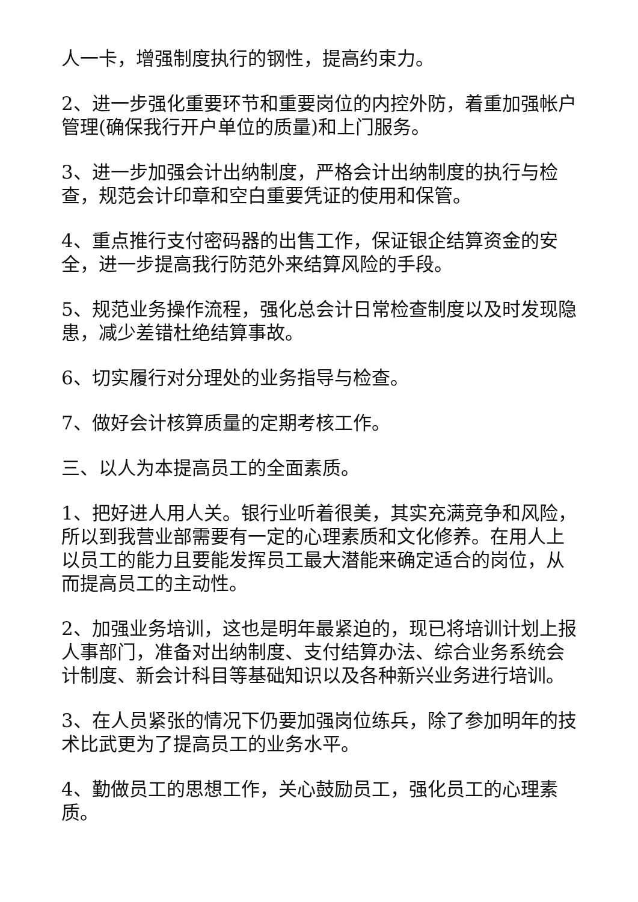人一卡，增强制度执行的钢性，提高约束力。
2、进一步强化重要环节和重要岗位的内控外防，着重加强帐户管理(确保我行开户单位的质量)和上门服务。
3、进一步加强会计出纳制度，严格会计出纳制度的执行与检查，规范会计印章和空白重要凭证的使用和保管。
4、重点推行支付密码器的出售工作，保证银企结算资金的安全，进一步提高我行防范外来结算风险的手段。
5、规范业务操作流程，强化总会计日常检查制度以及时发现隐患，减少差错杜绝结算事故。
6、切实履行对分理处的业务指导与检查。
7、做好会计核算质量的定期考核工作。
三、以人为本提高员工的全面素质。
1、把好进人用人关。银行业听着很美，其实充满竞争和风险，所以到我营业部需要有一定的心理素质和文化修养。在用人上以员工的能力且要能发挥员工最大潜能来确定适合的岗位，从而提高员工的主动性。
2、加强业务培训，这也是明年最紧迫的，现已将培训计划上报人事部门，准备对出纳制度、支付结算办法、综合业务系统会计制度、新会计科目等基础知识以及各种新兴业务进行培训。
3、在人员紧张的情况下仍要加强岗位练兵，除了参加明年的技术比武更为了提高员工的业务水平。
4、勤做员工的思想工作，关心鼓励员工，强化员工的心理素质。